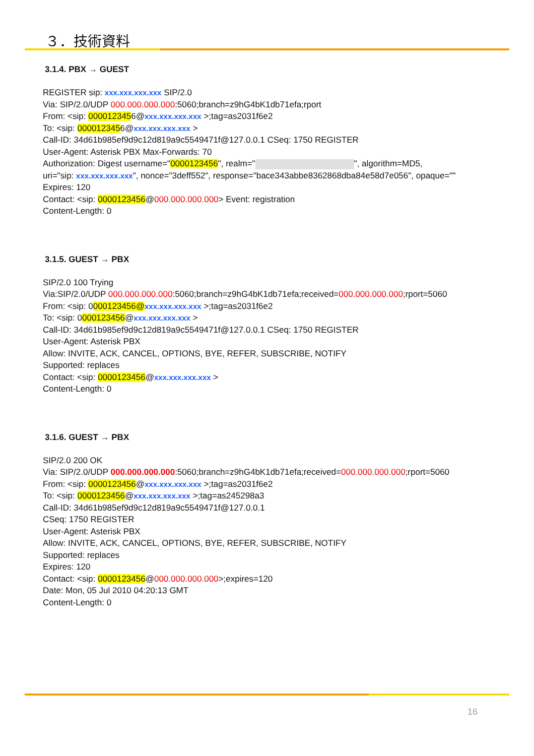３．技術資料
3.1.4. PBX → GUEST
REGISTER sip: xxx.xxx.xxx.xxx SIP/2.0
Via: SIP/2.0/UDP 000.000.000.000:5060;branch=z9hG4bK1db71efa;rport
From: <sip: 0000123456@xxx.xxx.xxx.xxx >;tag=as2031f6e2
To: <sip: 0000123456@xxx.xxx.xxx.xxx >
Call-ID: 34d61b985ef9d9c12d819a9c5549471f@127.0.0.1 CSeq: 1750 REGISTER
User-Agent: Asterisk PBX Max-Forwards: 70
Authorization: Digest username="0000123456", realm=" ", algorithm=MD5,
uri="sip: xxx.xxx.xxx.xxx", nonce="3deff552", response="bace343abbe8362868dba84e58d7e056", opaque=""
Expires: 120
Contact: <sip: 0000123456@000.000.000.000> Event: registration
Content-Length: 0
3.1.5. GUEST → PBX
SIP/2.0 100 Trying
Via:SIP/2.0/UDP 000.000.000.000:5060;branch=z9hG4bK1db71efa;received=000.000.000.000;rport=5060
From: <sip: 0000123456@xxx.xxx.xxx.xxx >;tag=as2031f6e2
To: <sip: 0000123456@xxx.xxx.xxx.xxx >
Call-ID: 34d61b985ef9d9c12d819a9c5549471f@127.0.0.1 CSeq: 1750 REGISTER
User-Agent: Asterisk PBX
Allow: INVITE, ACK, CANCEL, OPTIONS, BYE, REFER, SUBSCRIBE, NOTIFY
Supported: replaces
Contact: <sip: 0000123456@xxx.xxx.xxx.xxx >
Content-Length: 0
3.1.6. GUEST → PBX
SIP/2.0 200 OK
Via: SIP/2.0/UDP 000.000.000.000:5060;branch=z9hG4bK1db71efa;received=000.000.000.000;rport=5060
From: <sip: 0000123456@xxx.xxx.xxx.xxx >;tag=as2031f6e2
To: <sip: 0000123456@xxx.xxx.xxx.xxx >;tag=as245298a3
Call-ID: 34d61b985ef9d9c12d819a9c5549471f@127.0.0.1
CSeq: 1750 REGISTER
User-Agent: Asterisk PBX
Allow: INVITE, ACK, CANCEL, OPTIONS, BYE, REFER, SUBSCRIBE, NOTIFY
Supported: replaces
Expires: 120
Contact: <sip: 0000123456@000.000.000.000>;expires=120
Date: Mon, 05 Jul 2010 04:20:13 GMT
Content-Length: 0
16